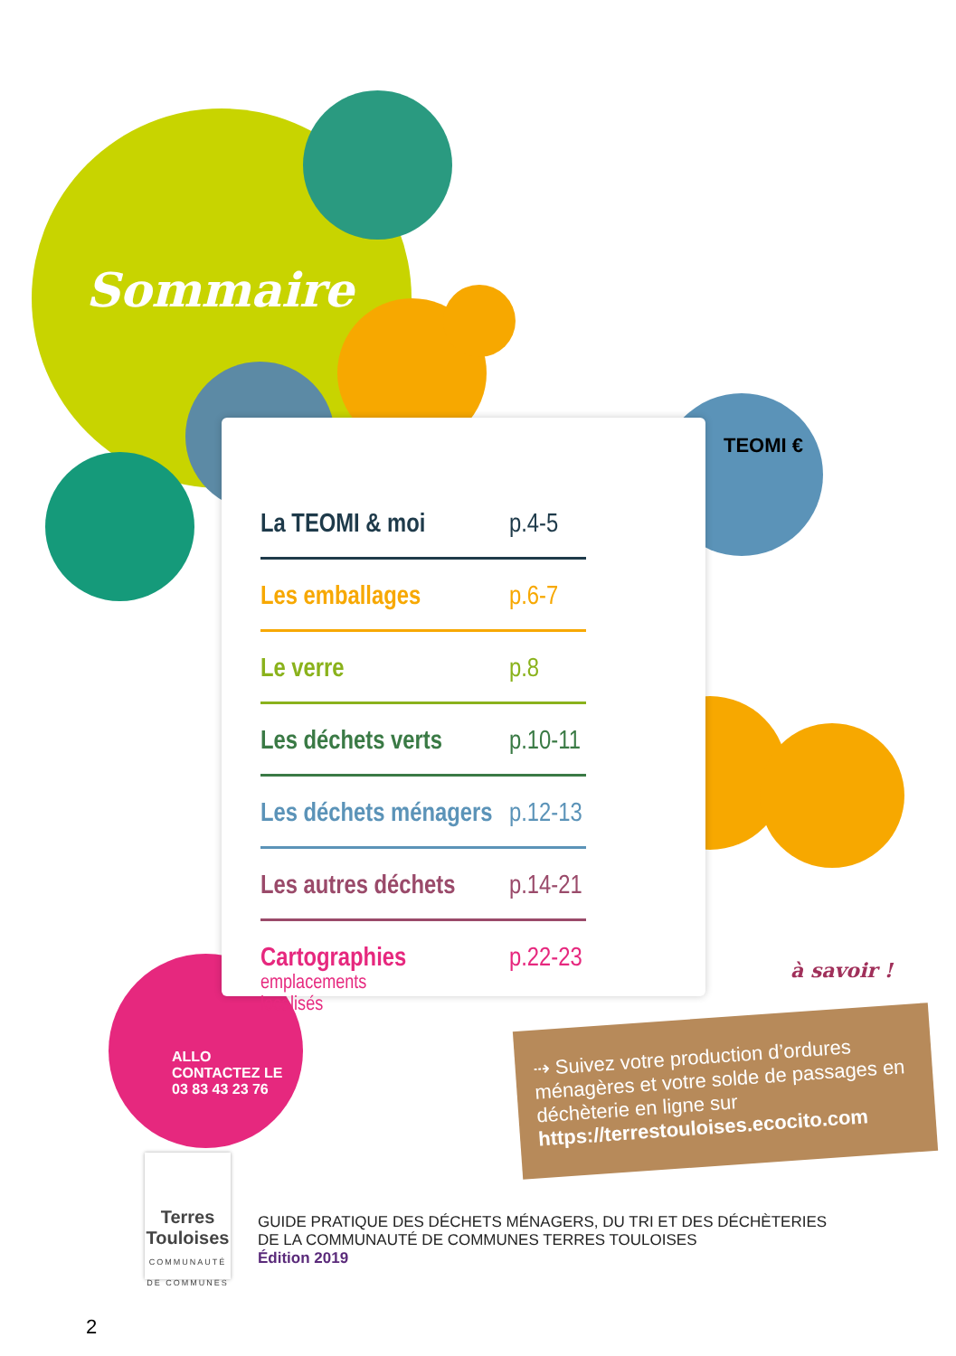Sommaire
La TEOMI & moi p.4-5
Les emballages p.6-7
Le verre p.8
Les déchets verts p.10-11
Les déchets ménagers p.12-13
Les autres déchets p.14-21
Cartographies
emplacements localisés p.22-23
TEOMI €
ALLO
CONTACTEZ LE
03 83 43 23 76
à savoir !
⇢ Suivez votre production d’ordures ménagères et votre solde de passages en déchèterie en ligne sur https://terrestouloises.ecocito.com
Terres Touloises
COMMUNAUTÉ DE COMMUNES
GUIDE PRATIQUE DES DÉCHETS MÉNAGERS, DU TRI ET DES DÉCHÈTERIES
DE LA COMMUNAUTÉ DE COMMUNES TERRES TOULOISES
Édition 2019
2